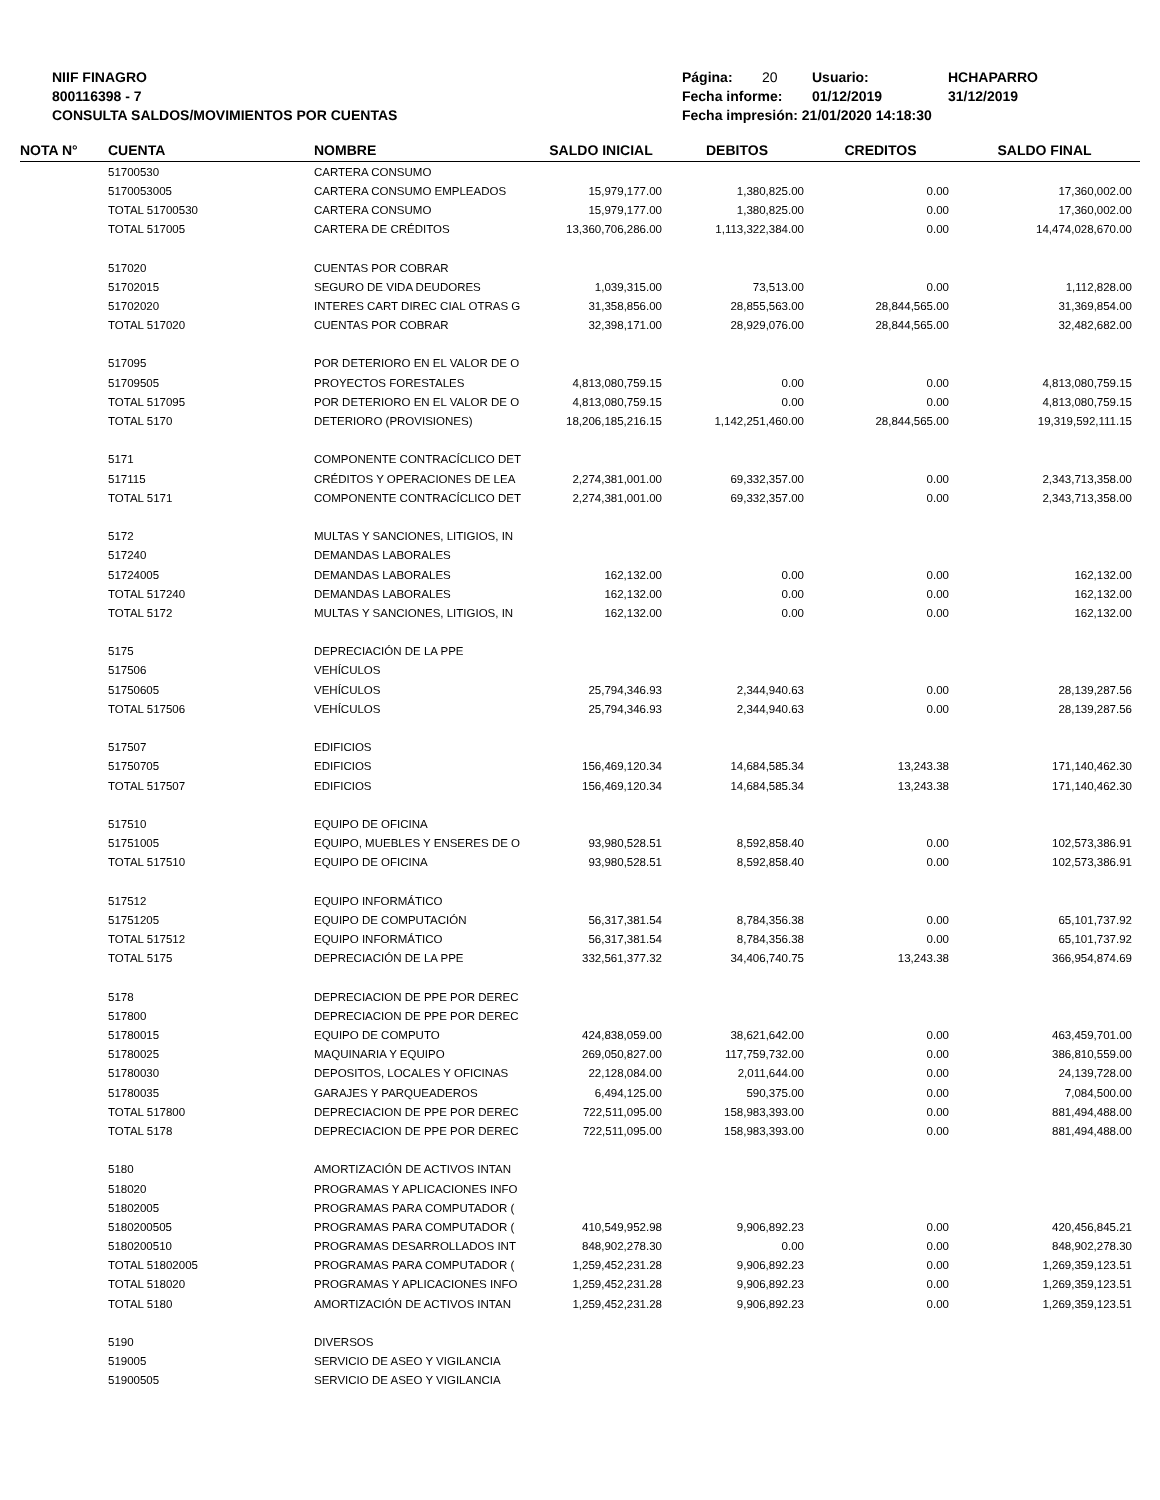NIIF FINAGRO
800116398 - 7
CONSULTA SALDOS/MOVIMIENTOS POR CUENTAS
Página: 20 Usuario: HCHAPARRO
Fecha informe: 01/12/2019 31/12/2019
Fecha impresión: 21/01/2020 14:18:30
| NOTA N° | CUENTA | NOMBRE | SALDO INICIAL | DEBITOS | CREDITOS | SALDO FINAL |
| --- | --- | --- | --- | --- | --- | --- |
| | 51700530 | CARTERA CONSUMO | | | | |
| | 5170053005 | CARTERA CONSUMO EMPLEADOS | 15,979,177.00 | 1,380,825.00 | 0.00 | 17,360,002.00 |
| | TOTAL 51700530 | CARTERA CONSUMO | 15,979,177.00 | 1,380,825.00 | 0.00 | 17,360,002.00 |
| | TOTAL 517005 | CARTERA DE CRÉDITOS | 13,360,706,286.00 | 1,113,322,384.00 | 0.00 | 14,474,028,670.00 |
| | 517020 | CUENTAS POR COBRAR | | | | |
| | 51702015 | SEGURO DE VIDA DEUDORES | 1,039,315.00 | 73,513.00 | 0.00 | 1,112,828.00 |
| | 51702020 | INTERES CART DIREC CIAL OTRAS G | 31,358,856.00 | 28,855,563.00 | 28,844,565.00 | 31,369,854.00 |
| | TOTAL 517020 | CUENTAS POR COBRAR | 32,398,171.00 | 28,929,076.00 | 28,844,565.00 | 32,482,682.00 |
| | 517095 | POR DETERIORO EN EL VALOR DE O | | | | |
| | 51709505 | PROYECTOS FORESTALES | 4,813,080,759.15 | 0.00 | 0.00 | 4,813,080,759.15 |
| | TOTAL 517095 | POR DETERIORO EN EL VALOR DE O | 4,813,080,759.15 | 0.00 | 0.00 | 4,813,080,759.15 |
| | TOTAL 5170 | DETERIORO (PROVISIONES) | 18,206,185,216.15 | 1,142,251,460.00 | 28,844,565.00 | 19,319,592,111.15 |
| | 5171 | COMPONENTE CONTRACÍCLICO DET | | | | |
| | 517115 | CRÉDITOS Y OPERACIONES DE LEA | 2,274,381,001.00 | 69,332,357.00 | 0.00 | 2,343,713,358.00 |
| | TOTAL 5171 | COMPONENTE CONTRACÍCLICO DET | 2,274,381,001.00 | 69,332,357.00 | 0.00 | 2,343,713,358.00 |
| | 5172 | MULTAS Y SANCIONES, LITIGIOS, IN | | | | |
| | 517240 | DEMANDAS LABORALES | | | | |
| | 51724005 | DEMANDAS LABORALES | 162,132.00 | 0.00 | 0.00 | 162,132.00 |
| | TOTAL 517240 | DEMANDAS LABORALES | 162,132.00 | 0.00 | 0.00 | 162,132.00 |
| | TOTAL 5172 | MULTAS Y SANCIONES, LITIGIOS, IN | 162,132.00 | 0.00 | 0.00 | 162,132.00 |
| | 5175 | DEPRECIACIÓN DE LA PPE | | | | |
| | 517506 | VEHÍCULOS | | | | |
| | 51750605 | VEHÍCULOS | 25,794,346.93 | 2,344,940.63 | 0.00 | 28,139,287.56 |
| | TOTAL 517506 | VEHÍCULOS | 25,794,346.93 | 2,344,940.63 | 0.00 | 28,139,287.56 |
| | 517507 | EDIFICIOS | | | | |
| | 51750705 | EDIFICIOS | 156,469,120.34 | 14,684,585.34 | 13,243.38 | 171,140,462.30 |
| | TOTAL 517507 | EDIFICIOS | 156,469,120.34 | 14,684,585.34 | 13,243.38 | 171,140,462.30 |
| | 517510 | EQUIPO DE OFICINA | | | | |
| | 51751005 | EQUIPO, MUEBLES Y ENSERES DE O | 93,980,528.51 | 8,592,858.40 | 0.00 | 102,573,386.91 |
| | TOTAL 517510 | EQUIPO DE OFICINA | 93,980,528.51 | 8,592,858.40 | 0.00 | 102,573,386.91 |
| | 517512 | EQUIPO INFORMÁTICO | | | | |
| | 51751205 | EQUIPO DE COMPUTACIÓN | 56,317,381.54 | 8,784,356.38 | 0.00 | 65,101,737.92 |
| | TOTAL 517512 | EQUIPO INFORMÁTICO | 56,317,381.54 | 8,784,356.38 | 0.00 | 65,101,737.92 |
| | TOTAL 5175 | DEPRECIACIÓN DE LA PPE | 332,561,377.32 | 34,406,740.75 | 13,243.38 | 366,954,874.69 |
| | 5178 | DEPRECIACION DE PPE POR DEREC | | | | |
| | 517800 | DEPRECIACION DE PPE POR DEREC | | | | |
| | 51780015 | EQUIPO DE COMPUTO | 424,838,059.00 | 38,621,642.00 | 0.00 | 463,459,701.00 |
| | 51780025 | MAQUINARIA Y EQUIPO | 269,050,827.00 | 117,759,732.00 | 0.00 | 386,810,559.00 |
| | 51780030 | DEPOSITOS, LOCALES Y OFICINAS | 22,128,084.00 | 2,011,644.00 | 0.00 | 24,139,728.00 |
| | 51780035 | GARAJES Y PARQUEADEROS | 6,494,125.00 | 590,375.00 | 0.00 | 7,084,500.00 |
| | TOTAL 517800 | DEPRECIACION DE PPE POR DEREC | 722,511,095.00 | 158,983,393.00 | 0.00 | 881,494,488.00 |
| | TOTAL 5178 | DEPRECIACION DE PPE POR DEREC | 722,511,095.00 | 158,983,393.00 | 0.00 | 881,494,488.00 |
| | 5180 | AMORTIZACIÓN DE ACTIVOS INTAN | | | | |
| | 518020 | PROGRAMAS Y APLICACIONES INFO | | | | |
| | 51802005 | PROGRAMAS PARA COMPUTADOR ( | | | | |
| | 5180200505 | PROGRAMAS PARA COMPUTADOR ( | 410,549,952.98 | 9,906,892.23 | 0.00 | 420,456,845.21 |
| | 5180200510 | PROGRAMAS DESARROLLADOS INT | 848,902,278.30 | 0.00 | 0.00 | 848,902,278.30 |
| | TOTAL 51802005 | PROGRAMAS PARA COMPUTADOR ( | 1,259,452,231.28 | 9,906,892.23 | 0.00 | 1,269,359,123.51 |
| | TOTAL 518020 | PROGRAMAS Y APLICACIONES INFO | 1,259,452,231.28 | 9,906,892.23 | 0.00 | 1,269,359,123.51 |
| | TOTAL 5180 | AMORTIZACIÓN DE ACTIVOS INTAN | 1,259,452,231.28 | 9,906,892.23 | 0.00 | 1,269,359,123.51 |
| | 5190 | DIVERSOS | | | | |
| | 519005 | SERVICIO DE ASEO Y VIGILANCIA | | | | |
| | 51900505 | SERVICIO DE ASEO Y VIGILANCIA | | | | |